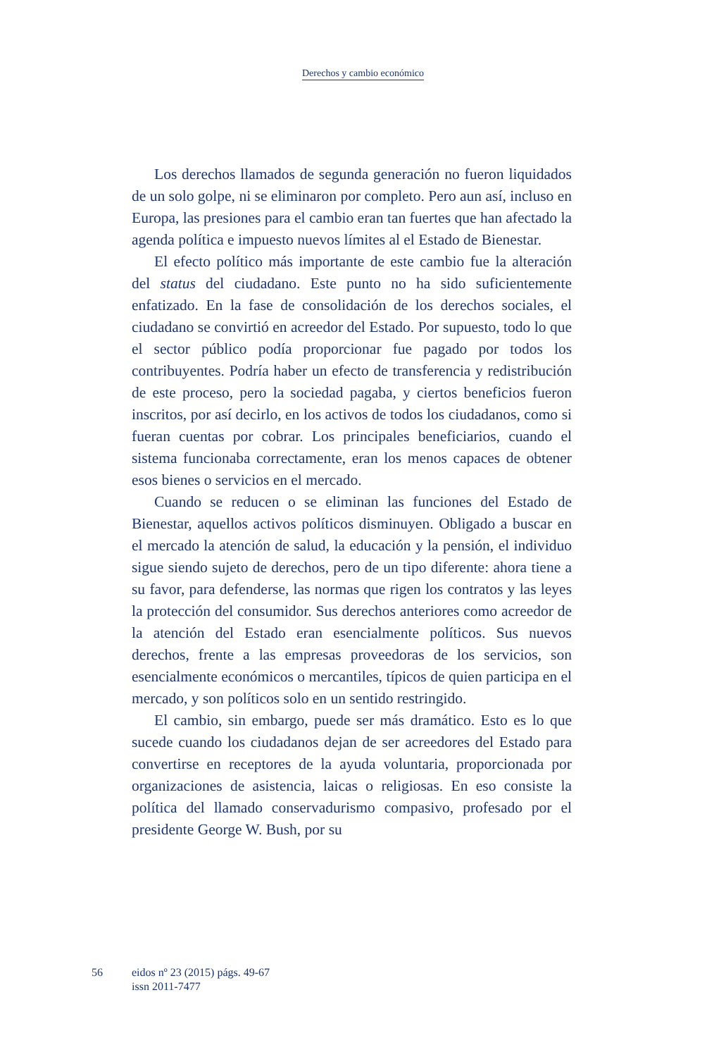Derechos y cambio económico
Los derechos llamados de segunda generación no fueron liquidados de un solo golpe, ni se eliminaron por completo. Pero aun así, incluso en Europa, las presiones para el cambio eran tan fuertes que han afectado la agenda política e impuesto nuevos límites al el Estado de Bienestar.
El efecto político más importante de este cambio fue la alteración del status del ciudadano. Este punto no ha sido suficientemente enfatizado. En la fase de consolidación de los derechos sociales, el ciudadano se convirtió en acreedor del Estado. Por supuesto, todo lo que el sector público podía proporcionar fue pagado por todos los contribuyentes. Podría haber un efecto de transferencia y redistribución de este proceso, pero la sociedad pagaba, y ciertos beneficios fueron inscritos, por así decirlo, en los activos de todos los ciudadanos, como si fueran cuentas por cobrar. Los principales beneficiarios, cuando el sistema funcionaba correctamente, eran los menos capaces de obtener esos bienes o servicios en el mercado.
Cuando se reducen o se eliminan las funciones del Estado de Bienestar, aquellos activos políticos disminuyen. Obligado a buscar en el mercado la atención de salud, la educación y la pensión, el individuo sigue siendo sujeto de derechos, pero de un tipo diferente: ahora tiene a su favor, para defenderse, las normas que rigen los contratos y las leyes la protección del consumidor. Sus derechos anteriores como acreedor de la atención del Estado eran esencialmente políticos. Sus nuevos derechos, frente a las empresas proveedoras de los servicios, son esencialmente económicos o mercantiles, típicos de quien participa en el mercado, y son políticos solo en un sentido restringido.
El cambio, sin embargo, puede ser más dramático. Esto es lo que sucede cuando los ciudadanos dejan de ser acreedores del Estado para convertirse en receptores de la ayuda voluntaria, proporcionada por organizaciones de asistencia, laicas o religiosas. En eso consiste la política del llamado conservadurismo compasivo, profesado por el presidente George W. Bush, por su
56 eidos nº 23 (2015) págs. 49-67
issn 2011-7477